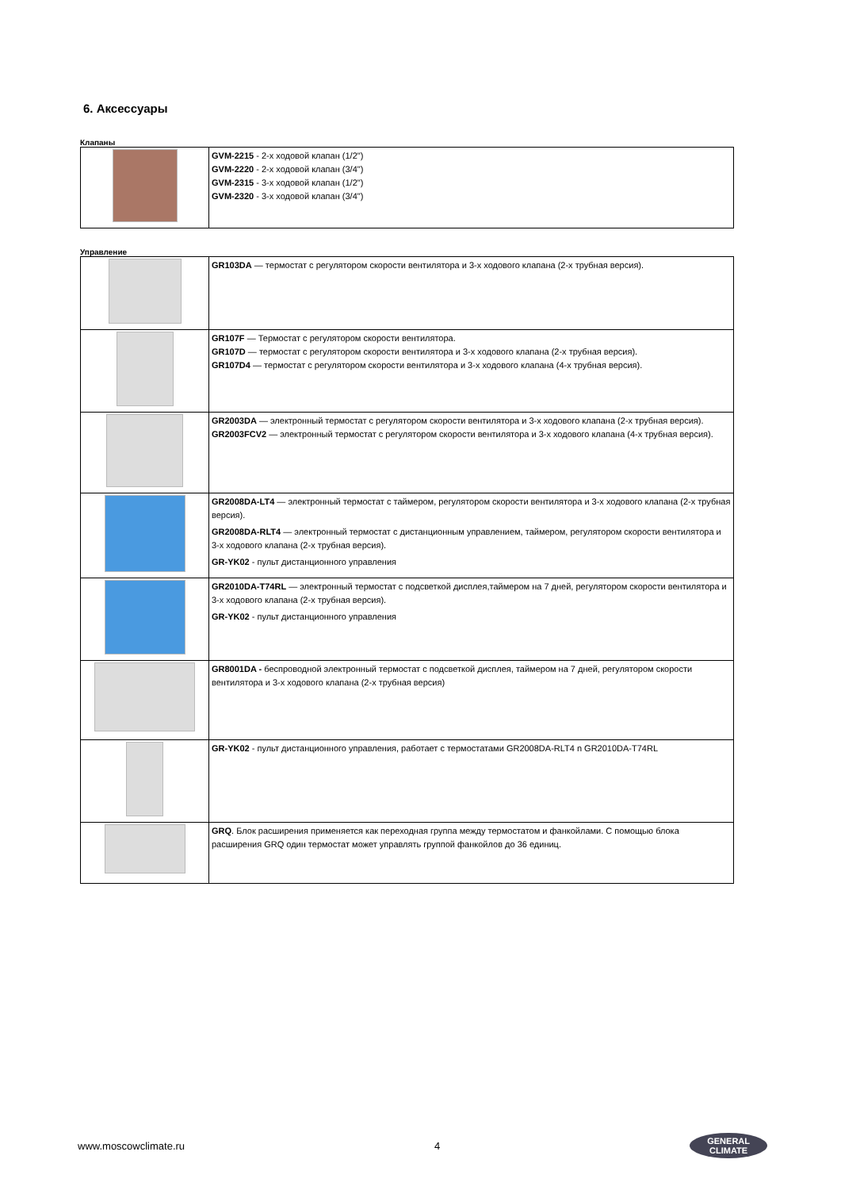6. Аксессуары
Клапаны
| | GVM-2215 - 2-х ходовой клапан (1/2") GVM-2220 - 2-х ходовой клапан (3/4") GVM-2315 - 3-х ходовой клапан (1/2") GVM-2320 - 3-х ходовой клапан (3/4") |
Управление
| | GR103DA — термостат с регулятором скорости вентилятора и 3-х ходового клапана (2-х трубная версия). |
| | GR107F — Термостат с регулятором скорости вентилятора. GR107D — термостат с регулятором скорости вентилятора и 3-х ходового клапана (2-х трубная версия). GR107D4 — термостат с регулятором скорости вентилятора и 3-х ходового клапана (4-х трубная версия). |
| | GR2003DA — электронный термостат с регулятором скорости вентилятора и 3-х ходового клапана (2-х трубная версия). GR2003FCV2 — электронный термостат с регулятором скорости вентилятора и 3-х ходового клапана (4-х трубная версия). |
| | GR2008DA-LT4 — электронный термостат с таймером, регулятором скорости вентилятора и 3-х ходового клапана (2-х трубная версия). GR2008DA-RLT4 — электронный термостат с дистанционным управлением, таймером, регулятором скорости вентилятора и 3-х ходового клапана (2-х трубная версия). GR-YK02 - пульт дистанционного управления |
| | GR2010DA-T74RL — электронный термостат с подсветкой дисплея,таймером на 7 дней, регулятором скорости вентилятора и 3-х ходового клапана (2-х трубная версия). GR-YK02 - пульт дистанционного управления |
| | GR8001DA - беспроводной электронный термостат с подсветкой дисплея, таймером на 7 дней, регулятором скорости вентилятора и 3-х ходового клапана (2-х трубная версия) |
| | GR-YK02 - пульт дистанционного управления, работает с термостатами GR2008DA-RLT4 n GR2010DA-T74RL |
| | GRQ . Блок расширения применяется как переходная группа между термостатом и фанкойлами. С помощью блока расширения GRQ один термостат может управлять группой фанкойлов до 36 единиц. |
www.moscowclimate.ru 4 GENERAL
CLIMATE